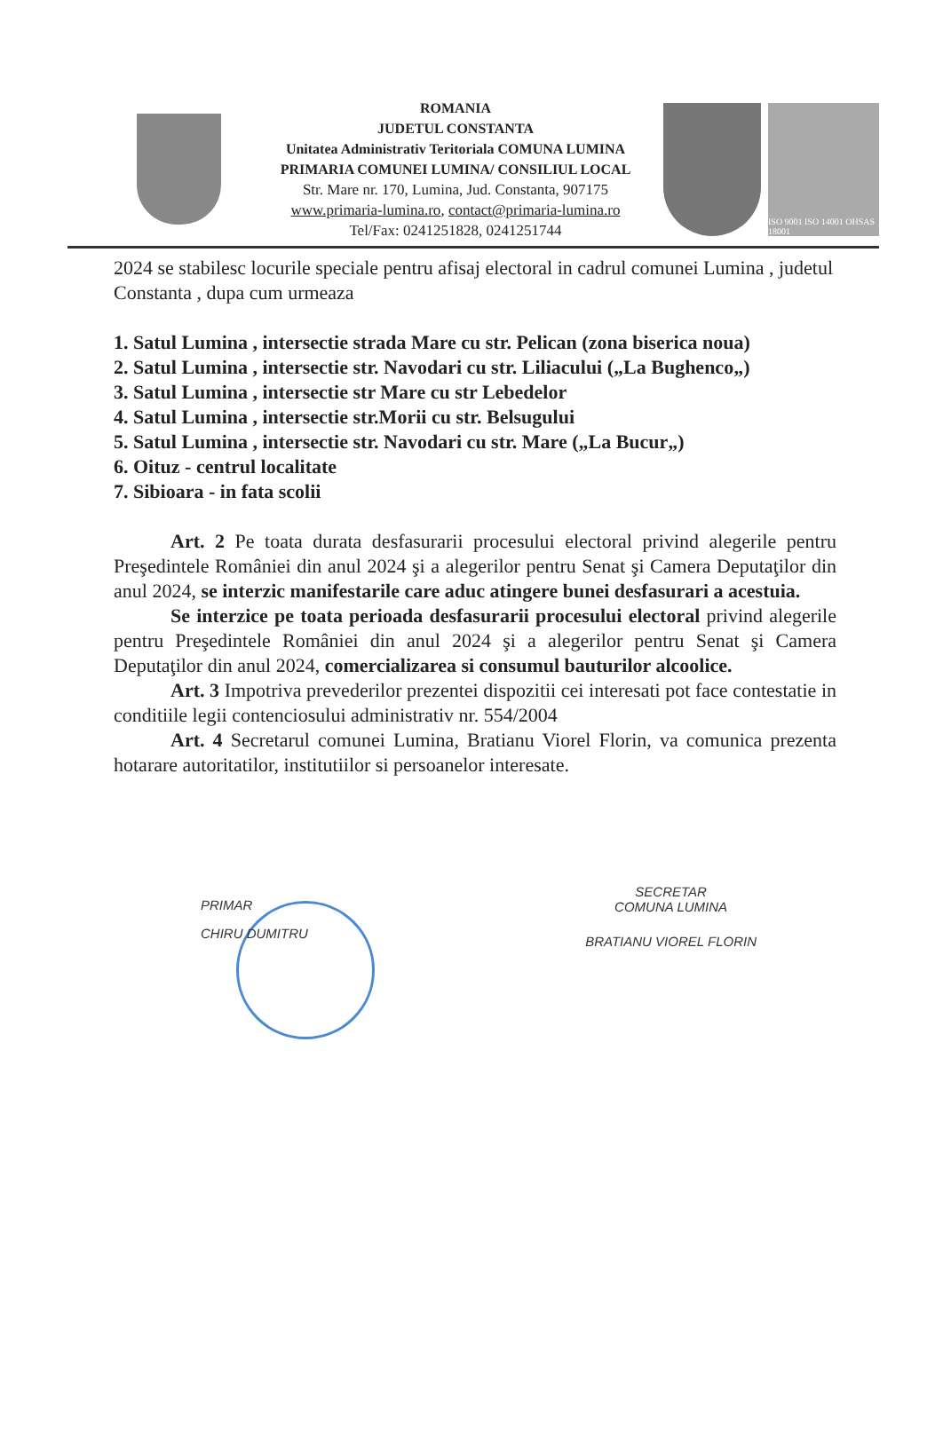ROMANIA
JUDETUL CONSTANTA
Unitatea Administrativ Teritoriala COMUNA LUMINA
PRIMARIA COMUNEI LUMINA/ CONSILIUL LOCAL
Str. Mare nr. 170, Lumina, Jud. Constanta, 907175
www.primaria-lumina.ro, contact@primaria-lumina.ro
Tel/Fax: 0241251828, 0241251744
ISO 9001 ISO 14001 OHSAS 18001
2024 se stabilesc locurile speciale pentru afisaj electoral in cadrul comunei Lumina , judetul Constanta , dupa cum urmeaza
1. Satul Lumina , intersectie strada Mare cu str. Pelican (zona biserica noua)
2. Satul Lumina , intersectie str. Navodari cu str. Liliacului („La Bughenco„)
3. Satul Lumina , intersectie str Mare cu str Lebedelor
4. Satul Lumina , intersectie str.Morii cu str. Belsugului
5. Satul Lumina , intersectie str. Navodari cu str. Mare („La Bucur„)
6. Oituz - centrul localitate
7. Sibioara - in fata scolii
Art. 2 Pe toata durata desfasurarii procesului electoral privind alegerile pentru Preşedintele României din anul 2024 şi a alegerilor pentru Senat şi Camera Deputaţilor din anul 2024, se interzic manifestarile care aduc atingere bunei desfasurari a acestuia.
Se interzice pe toata perioada desfasurarii procesului electoral privind alegerile pentru Preşedintele României din anul 2024 şi a alegerilor pentru Senat şi Camera Deputaţilor din anul 2024, comercializarea si consumul bauturilor alcoolice.
Art. 3 Impotriva prevederilor prezentei dispozitii cei interesati pot face contestatie in conditiile legii contenciosului administrativ nr. 554/2004
Art. 4 Secretarul comunei Lumina, Bratianu Viorel Florin, va comunica prezenta hotarare autoritatilor, institutiilor si persoanelor interesate.
PRIMAR
CHIRU DUMITRU
SECRETAR
COMUNA LUMINA
BRATIANU VIOREL FLORIN